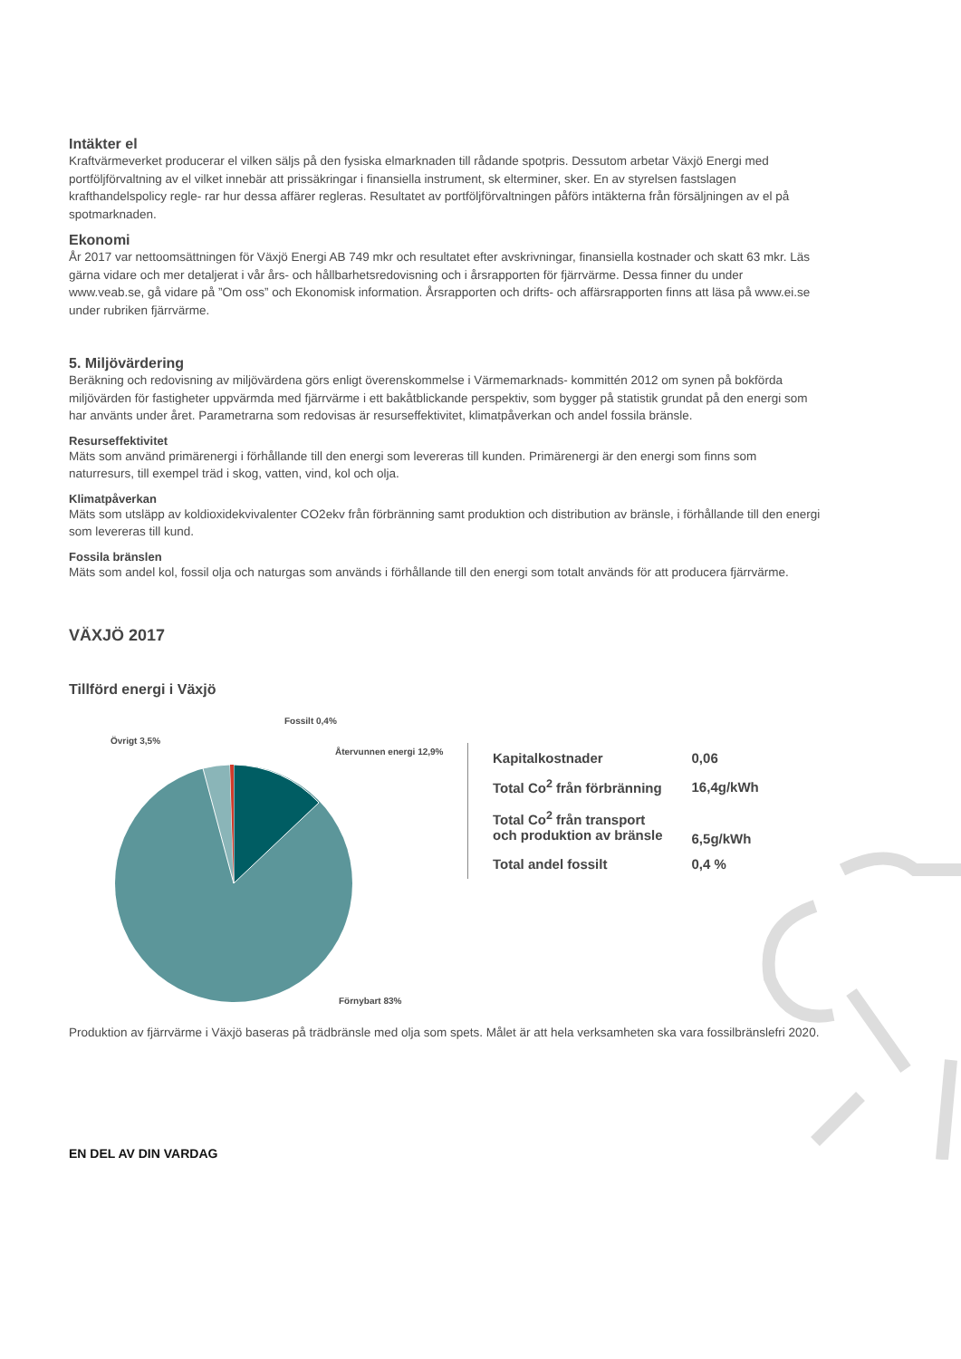Intäkter el
Kraftvärmeverket producerar el vilken säljs på den fysiska elmarknaden till rådande spotpris. Dessutom arbetar Växjö Energi med portföljförvaltning av el vilket innebär att prissäkringar i finansiella instrument, sk elterminer, sker. En av styrelsen fastslagen krafthandelspolicy regle- rar hur dessa affärer regleras. Resultatet av portföljförvaltningen påförs intäkterna från försäljningen av el på spotmarknaden.
Ekonomi
År 2017 var nettoomsättningen för Växjö Energi AB 749 mkr och resultatet efter avskrivningar, finansiella kostnader och skatt 63 mkr. Läs gärna vidare och mer detaljerat i vår års- och hållbarhetsredovisning och i årsrapporten för fjärrvärme. Dessa finner du under www.veab.se, gå vidare på ”Om oss” och Ekonomisk information. Årsrapporten och drifts- och affärsrapporten finns att läsa på www.ei.se under rubriken fjärrvärme.
5. Miljövärdering
Beräkning och redovisning av miljövärdena görs enligt överenskommelse i Värmemarknads- kommittén 2012 om synen på bokförda miljövärden för fastigheter uppvärmda med fjärrvärme i ett bakåtblickande perspektiv, som bygger på statistik grundat på den energi som har använts under året. Parametrarna som redovisas är resurseffektivitet, klimatpåverkan och andel fossila bränsle.
Resurseffektivitet
Mäts som använd primärenergi i förhållande till den energi som levereras till kunden. Primärenergi är den energi som finns som naturresurs, till exempel träd i skog, vatten, vind, kol och olja.
Klimatpåverkan
Mäts som utsläpp av koldioxidekvivalenter CO2ekv från förbränning samt produktion och distribution av bränsle, i förhållande till den energi som levereras till kund.
Fossila bränslen
Mäts som andel kol, fossil olja och naturgas som används i förhållande till den energi som totalt används för att producera fjärrvärme.
VÄXJÖ 2017
Tillförd energi i Växjö
Fossilt 0,4%
Övrigt 3,5%
Återvunnen energi 12,9%
Förnybart 83%
| Kapitalkostnader | 0,06 |
| Total Co<sup>2</sup> från förbränning | 16,4g/kWh |
| Total Co<sup>2</sup> från transport och produktion av bränsle | 6,5g/kWh |
| Total andel fossilt | 0,4 % |
Produktion av fjärrvärme i Växjö baseras på trädbränsle med olja som spets. Målet är att hela verksamheten ska vara fossilbränslefri 2020.
EN DEL AV DIN VARDAG